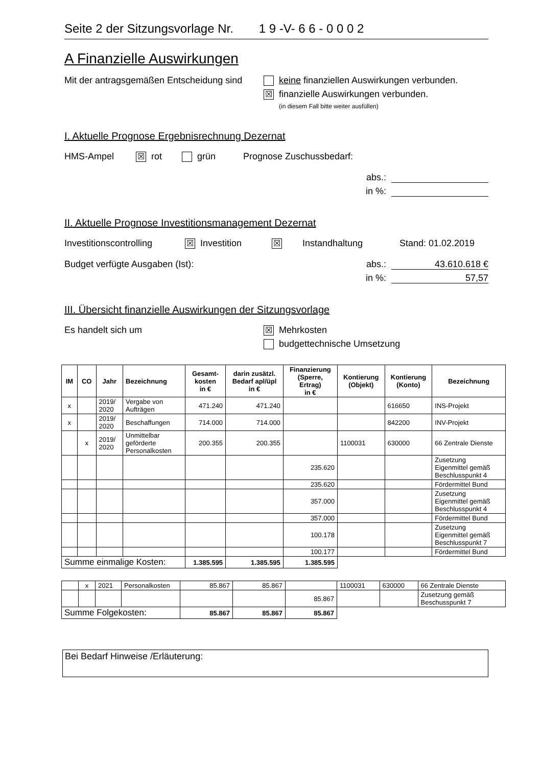Seite 2 der Sitzungsvorlage Nr. 1 9 -V- 6 6 - 0 0 0 2
A Finanzielle Auswirkungen
Mit der antragsgemäßen Entscheidung sind keine finanziellen Auswirkungen verbunden.
☒ finanzielle Auswirkungen verbunden.
(in diesem Fall bitte weiter ausfüllen)
I. Aktuelle Prognose Ergebnisrechnung Dezernat
HMS-Ampel ☒ rot grün Prognose Zuschussbedarf:
abs.:
in %:
II. Aktuelle Prognose Investitionsmanagement Dezernat
Investitionscontrolling ☒ Investition ☒ Instandhaltung Stand: 01.02.2019
Budget verfügte Ausgaben (Ist): abs.: 43.610.618 €
in %: 57,57
III. Übersicht finanzielle Auswirkungen der Sitzungsvorlage
Es handelt sich um ☒ Mehrkosten
budgettechnische Umsetzung
| IM | CO | Jahr | Bezeichnung | Gesamt- kosten in € | darin zusätzl. Bedarf apl/üpl in € | Finanzierung (Sperre, Ertrag) in € | Kontierung (Objekt) | Kontierung (Konto) | Bezeichnung |
| --- | --- | --- | --- | --- | --- | --- | --- | --- | --- |
| x | | 2019/ 2020 | Vergabe von Aufträgen | 471.240 | 471.240 | | | 616650 | INS-Projekt |
| x | | 2019/ 2020 | Beschaffungen | 714.000 | 714.000 | | | 842200 | INV-Projekt |
| | x | 2019/ 2020 | Unmittelbar geförderte Personalkosten | 200.355 | 200.355 | | 1100031 | 630000 | 66 Zentrale Dienste |
| | | | | | | 235.620 | | | Zusetzung Eigenmittel gemäß Beschlusspunkt 4 |
| | | | | | | 235.620 | | | Fördermittel Bund |
| | | | | | | 357.000 | | | Zusetzung Eigenmittel gemäß Beschlusspunkt 4 |
| | | | | | | 357.000 | | | Fördermittel Bund |
| | | | | | | 100.178 | | | Zusetzung Eigenmittel gemäß Beschlusspunkt 7 |
| | | | | | | 100.177 | | | Fördermittel Bund |
| Summe einmalige Kosten: | | | | 1.385.595 | 1.385.595 | 1.385.595 | | | |
| | x | 2021 | Personalkosten | 85.867 | 85.867 | | 1100031 | 630000 | 66 Zentrale Dienste |
| | | | | | | 85.867 | | | Zusetzung gemäß Beschusspunkt 7 |
| Summe Folgekosten: | | | | 85.867 | 85.867 | 85.867 | | | |
Bei Bedarf Hinweise /Erläuterung: